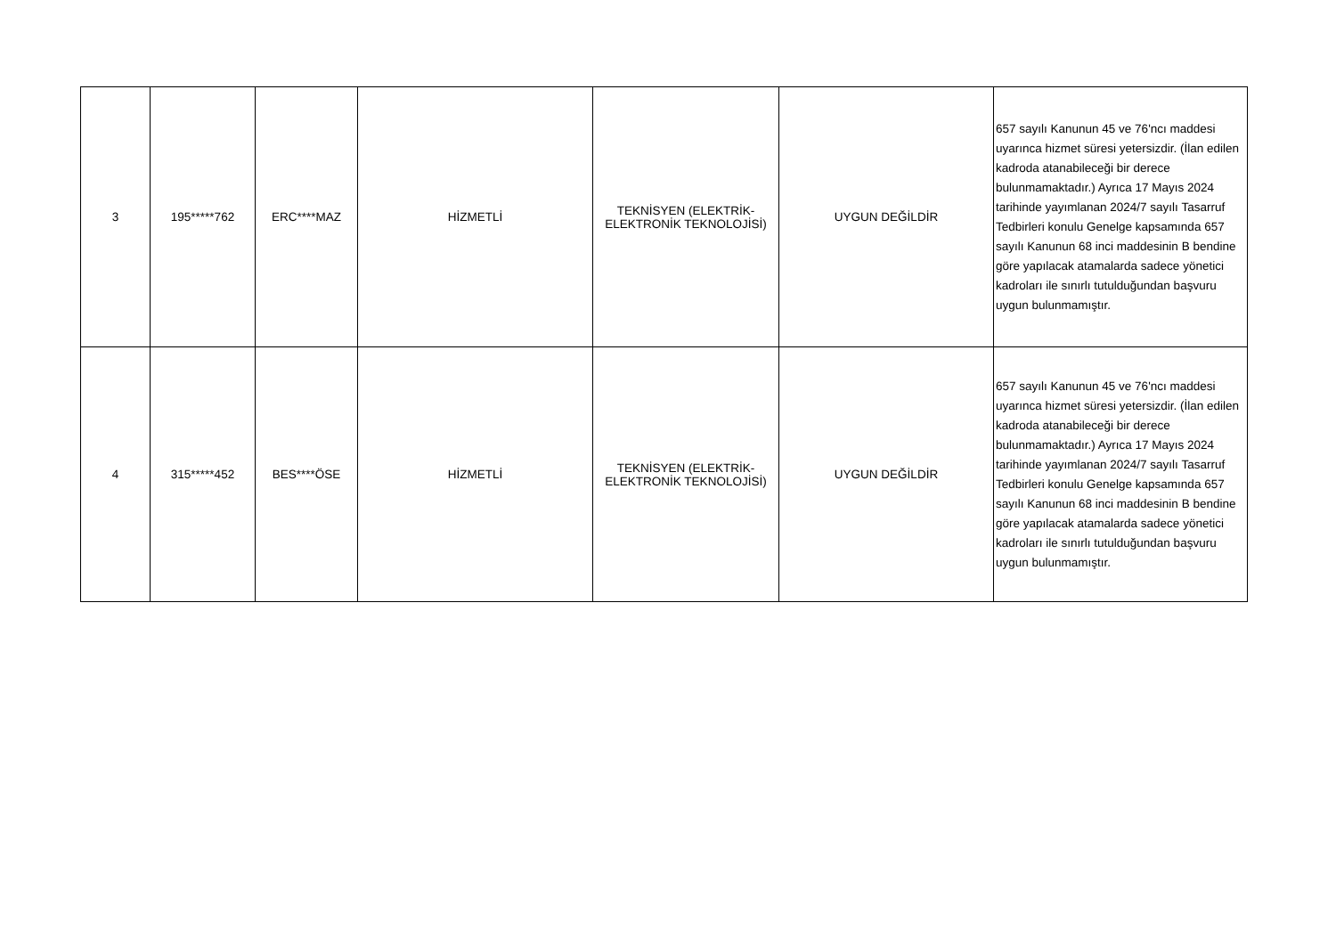| 3 | 195*****762 | ERC****MAZ | HİZMETLİ | TEKNİSYEN (ELEKTRİK- ELEKTRONİK TEKNOLOJİSİ) | UYGUN DEĞİLDİR | 657 sayılı Kanunun 45 ve 76'ncı maddesi uyarınca hizmet süresi yetersizdir. (İlan edilen kadroda atanabileceği bir derece bulunmamaktadır.) Ayrıca 17 Mayıs 2024 tarihinde yayımlanan 2024/7 sayılı Tasarruf Tedbirleri konulu Genelge kapsamında 657 sayılı Kanunun 68 inci maddesinin B bendine göre yapılacak atamalarda sadece yönetici kadroları ile sınırlı tutulduğundan başvuru uygun bulunmamıştır. |
| 4 | 315*****452 | BES****ÖSE | HİZMETLİ | TEKNİSYEN (ELEKTRİK- ELEKTRONİK TEKNOLOJİSİ) | UYGUN DEĞİLDİR | 657 sayılı Kanunun 45 ve 76'ncı maddesi uyarınca hizmet süresi yetersizdir. (İlan edilen kadroda atanabileceği bir derece bulunmamaktadır.) Ayrıca 17 Mayıs 2024 tarihinde yayımlanan 2024/7 sayılı Tasarruf Tedbirleri konulu Genelge kapsamında 657 sayılı Kanunun 68 inci maddesinin B bendine göre yapılacak atamalarda sadece yönetici kadroları ile sınırlı tutulduğundan başvuru uygun bulunmamıştır. |